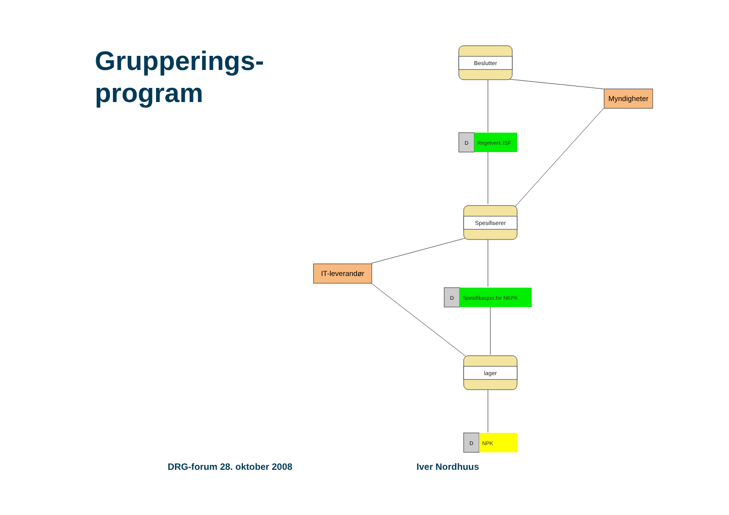Grupperings-
program
Beslutter
Spesifiserer
lager
Myndigheter
IT-leverandør
D
Regelverk ISF
D
Spesifikasjon for NKPK
D
NPK
DRG-forum 28. oktober 2008 Iver Nordhuus